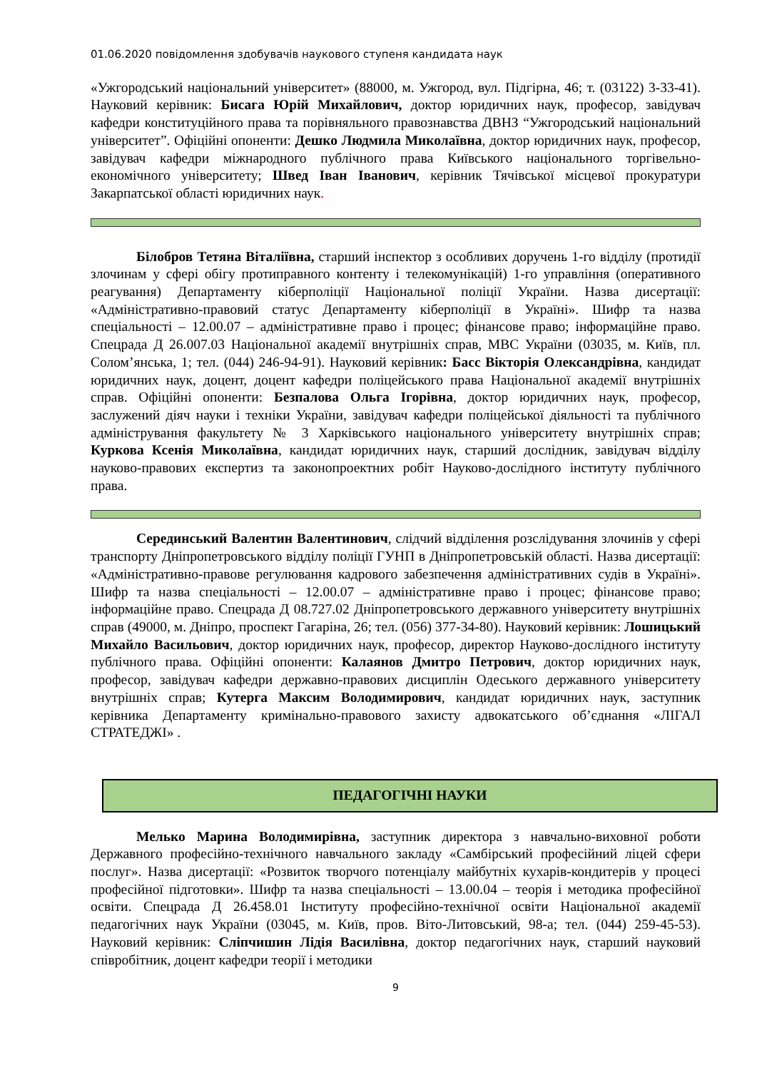01.06.2020 повідомлення здобувачів наукового ступеня кандидата наук
«Ужгородський національний університет» (88000, м. Ужгород, вул. Підгірна, 46; т. (03122) 3-33-41). Науковий керівник: Бисага Юрій Михайлович, доктор юридичних наук, професор, завідувач кафедри конституційного права та порівняльного правознавства ДВНЗ “Ужгородський національний університет”. Офіційні опоненти: Дешко Людмила Миколаївна, доктор юридичних наук, професор, завідувач кафедри міжнародного публічного права Київського національного торгівельно-економічного університету; Швед Іван Іванович, керівник Тячівської місцевої прокуратури Закарпатської області юридичних наук.
Білобров Тетяна Віталіївна, старший інспектор з особливих доручень 1-го відділу (протидії злочинам у сфері обігу протиправного контенту і телекомунікацій) 1-го управління (оперативного реагування) Департаменту кіберполіції Національної поліції України. Назва дисертації: «Адміністративно-правовий статус Департаменту кіберполіції в Україні». Шифр та назва спеціальності – 12.00.07 – адміністративне право і процес; фінансове право; інформаційне право. Спецрада Д 26.007.03 Національної академії внутрішніх справ, МВС України (03035, м. Київ, пл. Солом’янська, 1; тел. (044) 246-94-91). Науковий керівник: Басс Вікторія Олександрівна, кандидат юридичних наук, доцент, доцент кафедри поліцейського права Національної академії внутрішніх справ. Офіційні опоненти: Безпалова Ольга Ігорівна, доктор юридичних наук, професор, заслужений діяч науки і техніки України, завідувач кафедри поліцейської діяльності та публічного адміністрування факультету № 3 Харківського національного університету внутрішніх справ; Куркова Ксенія Миколаївна, кандидат юридичних наук, старший дослідник, завідувач відділу науково-правових експертиз та законопроектних робіт Науково-дослідного інституту публічного права.
Серединський Валентин Валентинович, слідчий відділення розслідування злочинів у сфері транспорту Дніпропетровського відділу поліції ГУНП в Дніпропетровській області. Назва дисертації: «Адміністративно-правове регулювання кадрового забезпечення адміністративних судів в Україні». Шифр та назва спеціальності – 12.00.07 – адміністративне право і процес; фінансове право; інформаційне право. Спецрада Д 08.727.02 Дніпропетровського державного університету внутрішніх справ (49000, м. Дніпро, проспект Гагаріна, 26; тел. (056) 377-34-80). Науковий керівник: Лошицький Михайло Васильович, доктор юридичних наук, професор, директор Науково-дослідного інституту публічного права. Офіційні опоненти: Калаянов Дмитро Петрович, доктор юридичних наук, професор, завідувач кафедри державно-правових дисциплін Одеського державного університету внутрішніх справ; Кутерга Максим Володимирович, кандидат юридичних наук, заступник керівника Департаменту кримінально-правового захисту адвокатського об’єднання «ЛІГАЛ СТРАТЕДЖІ» .
ПЕДАГОГІЧНІ НАУКИ
Мелько Марина Володимирівна, заступник директора з навчально-виховної роботи Державного професійно-технічного навчального закладу «Самбірський професійний ліцей сфери послуг». Назва дисертації: «Розвиток творчого потенціалу майбутніх кухарів-кондитерів у процесі професійної підготовки». Шифр та назва спеціальності – 13.00.04 – теорія і методика професійної освіти. Спецрада Д 26.458.01 Інституту професійно-технічної освіти Національної академії педагогічних наук України (03045, м. Київ, пров. Віто-Литовський, 98-а; тел. (044) 259-45-53). Науковий керівник: Сліпчишин Лідія Василівна, доктор педагогічних наук, старший науковий співробітник, доцент кафедри теорії і методики
9